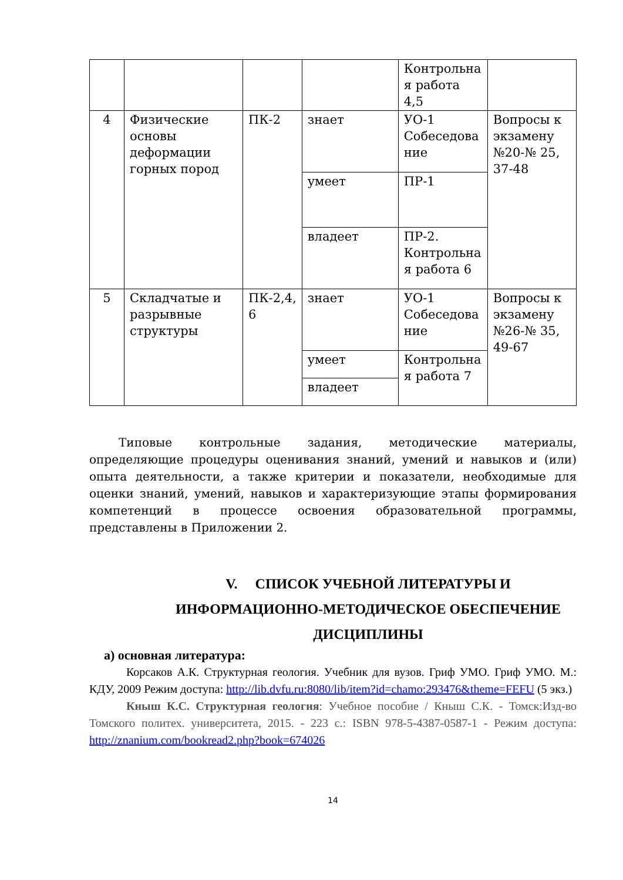| | | | | Контрольна я работа 4,5 | |
| 4 | Физические основы деформации горных пород | ПК-2 | знает | УО-1 Собеседова ние | Вопросы к экзамену №20-№ 25, 37-48 |
| | | | умеет | ПР-1 | |
| | | | владеет | ПР-2. Контрольна я работа 6 | |
| 5 | Складчатые и разрывные структуры | ПК-2,4, 6 | знает | УО-1 Собеседова ние | Вопросы к экзамену №26-№ 35, 49-67 |
| | | | умеет | Контрольна я работа 7 | |
| | | | владеет | | |
Типовые контрольные задания, методические материалы, определяющие процедуры оценивания знаний, умений и навыков и (или) опыта деятельности, а также критерии и показатели, необходимые для оценки знаний, умений, навыков и характеризующие этапы формирования компетенций в процессе освоения образовательной программы, представлены в Приложении 2.
V. СПИСОК УЧЕБНОЙ ЛИТЕРАТУРЫ И ИНФОРМАЦИОННО-МЕТОДИЧЕСКОЕ ОБЕСПЕЧЕНИЕ ДИСЦИПЛИНЫ
а) основная литература:
Корсаков А.К. Структурная геология. Учебник для вузов. Гриф УМО. Гриф УМО. М.: КДУ, 2009 Режим доступа: http://lib.dvfu.ru:8080/lib/item?id=chamo:293476&theme=FEFU (5 экз.)
Кныш К.С. Структурная геология: Учебное пособие / Кныш С.К. - Томск:Изд-во Томского политех. университета, 2015. - 223 с.: ISBN 978-5-4387-0587-1 - Режим доступа: http://znanium.com/bookread2.php?book=674026
14